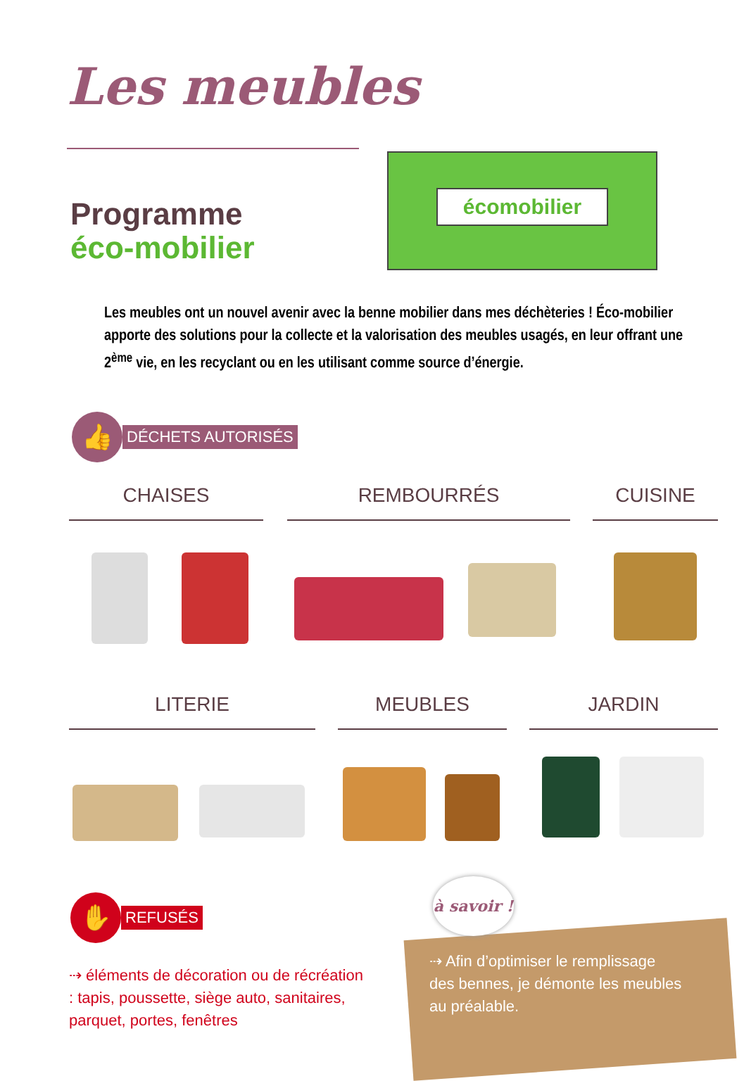Les meubles
Programme
éco-mobilier
écomobilier
Les meubles ont un nouvel avenir avec la benne mobilier dans mes déchèteries ! Éco-mobilier apporte des solutions pour la collecte et la valorisation des meubles usagés, en leur offrant une 2<sup>ème</sup> vie, en les recyclant ou en les utilisant comme source d’énergie.
👍
DÉCHETS AUTORISÉS
CHAISES REMBOURRÉS CUISINE
LITERIE MEUBLES JARDIN
✋
REFUSÉS
⇢ éléments de décoration ou de récréation : tapis, poussette, siège auto, sanitaires, parquet, portes, fenêtres
à savoir !
⇢ Afin d’optimiser le remplissage des bennes, je démonte les meubles au préalable.